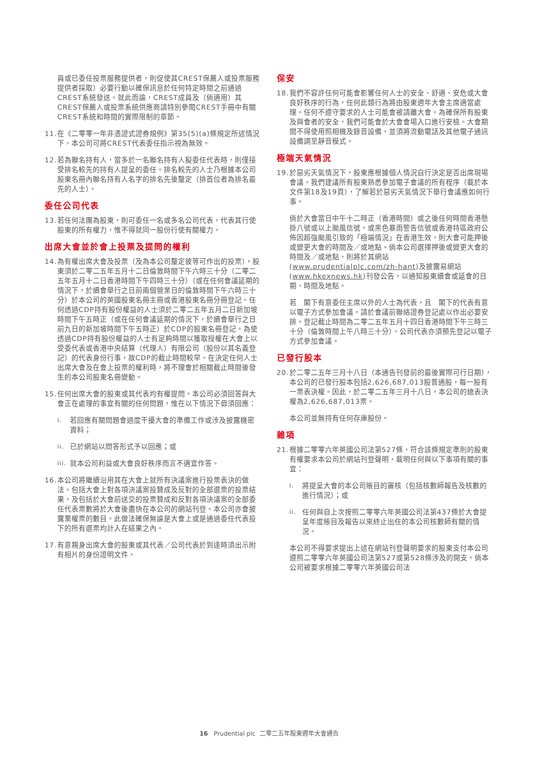員或已委任投票服務提供者，則促使其CREST保薦人或投票服務提供者採取）必要行動以確保訊息於任何特定時間之前通過CREST系統發送。就此而論，CREST成員及（倘適用）其CREST保薦人或投票系統供應商請特別參閱CREST手冊中有關CREST系統和時間的實際限制的章節。
11. 在《二零零一年非憑證式證券規例》第35(5)(a)條規定所述情況下，本公司可將CREST代表委任指示視為無效。
12. 若為聯名持有人，當多於一名聯名持有人擬委任代表時，則僅接受排名較先的持有人提呈的委任。排名較先的人士乃根據本公司股東名冊內聯名持有人名字的排名先後釐定（排首位者為排名最先的人士）。
委任公司代表
13. 若任何法團為股東，則可委任一名或多名公司代表，代表其行使股東的所有權力，惟不得就同一股份行使有關權力。
出席大會並於會上投票及提問的權利
14. 為有權出席大會及投票（及為本公司釐定彼等可作出的投票），股東須於二零二五年五月十二日倫敦時間下午六時三十分（二零二五年五月十二日香港時間下午四時三十分）（或在任何會議延期的情況下，於續會舉行之日前兩個營業日的倫敦時間下午六時三十分）於本公司的英國股東名冊主冊或香港股東名冊分冊登記。任何透過CDP持有股份權益的人士須於二零二五年五月二日新加坡時間下午五時正（或在任何會議延期的情況下，於續會舉行之日前九日的新加坡時間下午五時正）於CDP的股東名冊登記。為使透過CDP持有股份權益的人士有足夠時間以獲取授權在大會上以受委代表或香港中央結算（代理人）有限公司（股份以其名義登記）的代表身份行事，故CDP的截止時間較早。在決定任何人士出席大會及在會上投票的權利時，將不理會於相關截止時間後發生的本公司股東名冊變動。
15. 任何出席大會的股東或其代表均有權提問。本公司必須回答與大會正在處理的事宜有關的任何問題，惟在以下情況下毋須回應：
i. 若回應有關問題會過度干擾大會的準備工作或涉及披露機密資料；
ii. 已於網站以問答形式予以回應；或
iii. 就本公司利益或大會良好秩序而言不適宜作答。
16. 本公司將繼續沿用其在大會上就所有決議案進行投票表決的做法。包括大會上對各項決議案投贊成及反對的全部選票的投票結果，及包括於大會前送交的投票贊成和反對各項決議案的全部委任代表票數將於大會後盡快在本公司的網站刊登。本公司亦會披露棄權票的數目。此做法確保無論是大會上或是通過委任代表投下的所有選票均計入在結果之內。
17. 有意親身出席大會的股東或其代表／公司代表於到達時須出示附有相片的身份證明文件。
保安
18. 我們不容許任何可能會影響任何人士的安全、舒適、安危或大會良好秩序的行為，任何此類行為將由股東週年大會主席適當處理。任何不遵守要求的人士可能會被請離大會。為確保所有股東及與會者的安全，我們可能會於大會會場入口進行安檢。大會期間不得使用照相機及錄音設備，並須將流動電話及其他電子通訊設備調至靜音模式。
極端天氣情況
19. 於惡劣天氣情況下，股東應根據個人情況自行決定是否出席現場會議。我們建議所有股東熟悉參加電子會議的所有程序（載於本文件第18及19頁），了解若於惡劣天氣情況下舉行會議應如何行事。
倘於大會當日中午十二時正（香港時間）或之後任何時間香港懸掛八號或以上颱風信號，或黑色暴雨警告信號或香港特區政府公佈因超強颱風引致的「極端情況」在香港生效，則大會可能押後或變更大會的時間及／或地點。倘本公司選擇押後或變更大會的時間及／或地點，則將於其網站(www.prudentialplc.com/zh-hant)及披露易網站(www.hkexnews.hk)刊發公告，以通知股東續會或延會的日期、時間及地點。
若　閣下有意委任主席以外的人士為代表，且　閣下的代表有意以電子方式參加會議，請於會議前聯絡證券登記處以作出必要安排。登記截止時間為二零二五年五月十四日香港時間下午三時三十分（倫敦時間上午八時三十分）。公司代表亦須預先登記以電子方式參加會議。
已發行股本
20. 於二零二五年三月十八日（本通告刊發前的最後實際可行日期），本公司的已發行股本包括2,626,687,013股普通股，每一股有一票表決權。因此，於二零二五年三月十八日，本公司的總表決權為2,626,687,013票。
本公司並無持有任何存庫股份。
雜項
21. 根據二零零六年英國公司法第527條，符合該條規定準則的股東有權要求本公司於網站刊登聲明，載明任何與以下事項有關的事宜：
i. 將提呈大會的本公司賬目的審核（包括核數師報告及核數的進行情況）；或
ii. 任何與自上次按照二零零六年英國公司法第437條於大會提呈年度賬目及報告以來終止出任的本公司核數師有關的情況。
本公司不得要求提出上述在網站刊登聲明要求的股東支付本公司遵照二零零六年英國公司法第527或第528條涉及的開支。倘本公司被要求根據二零零六年英國公司法
16 Prudential plc 二零二五年股東週年大會通告